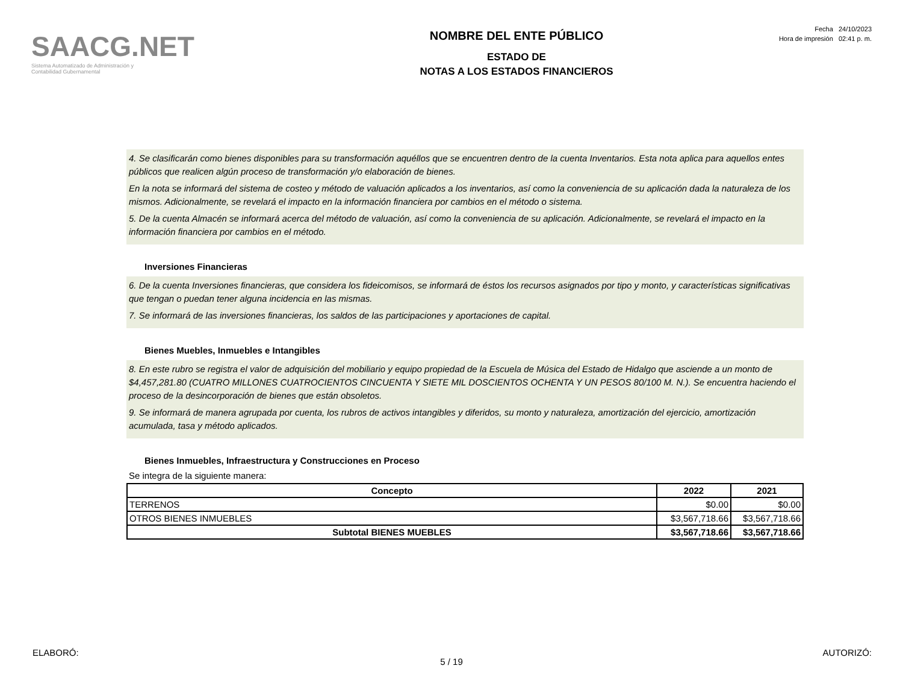SAACG.NET
Sistema Automatizado de Administración y
Contabilidad Gubernamental
NOMBRE DEL ENTE PÚBLICO
ESTADO DE
NOTAS A LOS ESTADOS FINANCIEROS
Fecha 24/10/2023
Hora de impresión 02:41 p. m.
4. Se clasificarán como bienes disponibles para su transformación aquéllos que se encuentren dentro de la cuenta Inventarios. Esta nota aplica para aquellos entes públicos que realicen algún proceso de transformación y/o elaboración de bienes.
En la nota se informará del sistema de costeo y método de valuación aplicados a los inventarios, así como la conveniencia de su aplicación dada la naturaleza de los mismos. Adicionalmente, se revelará el impacto en la información financiera por cambios en el método o sistema.
5. De la cuenta Almacén se informará acerca del método de valuación, así como la conveniencia de su aplicación. Adicionalmente, se revelará el impacto en la información financiera por cambios en el método.
Inversiones Financieras
6. De la cuenta Inversiones financieras, que considera los fideicomisos, se informará de éstos los recursos asignados por tipo y monto, y características significativas que tengan o puedan tener alguna incidencia en las mismas.
7. Se informará de las inversiones financieras, los saldos de las participaciones y aportaciones de capital.
Bienes Muebles, Inmuebles e Intangibles
8. En este rubro se registra el valor de adquisición del mobiliario y equipo propiedad de la Escuela de Música del Estado de Hidalgo que asciende a un monto de $4,457,281.80 (CUATRO MILLONES CUATROCIENTOS CINCUENTA Y SIETE MIL DOSCIENTOS OCHENTA Y UN PESOS 80/100 M. N.). Se encuentra haciendo el proceso de la desincorporación de bienes que están obsoletos.
9. Se informará de manera agrupada por cuenta, los rubros de activos intangibles y diferidos, su monto y naturaleza, amortización del ejercicio, amortización acumulada, tasa y método aplicados.
Bienes Inmuebles, Infraestructura y Construcciones en Proceso
Se integra de la siguiente manera:
| Concepto | 2022 | 2021 |
| --- | --- | --- |
| TERRENOS | $0.00 | $0.00 |
| OTROS BIENES INMUEBLES | $3,567,718.66 | $3,567,718.66 |
| Subtotal BIENES MUEBLES | $3,567,718.66 | $3,567,718.66 |
ELABORÓ: AUTORIZÓ:
5 / 19